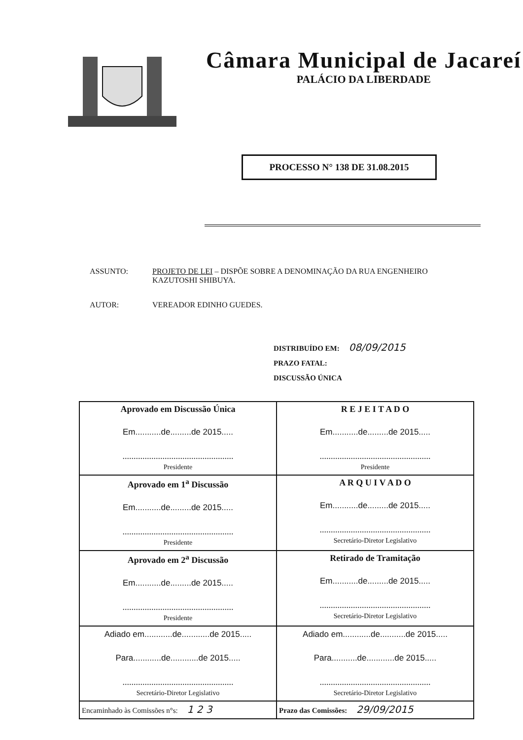Câmara Municipal de Jacareí
PALÁCIO DA LIBERDADE
PROCESSO N° 138 DE 31.08.2015
| ASSUNTO: | PROJETO DE LEI – DISPÕE SOBRE A DENOMINAÇÃO DA RUA ENGENHEIRO KAZUTOSHI SHIBUYA. |
| AUTOR: | VEREADOR EDINHO GUEDES. |
DISTRIBUÍDO EM: 08/09/2015
PRAZO FATAL:
DISCUSSÃO ÚNICA
| Aprovado em Discussão Única Em...........de.........de 2015..... .................................................. Presidente | R E J E I T A D O Em...........de.........de 2015..... .................................................. Presidente |
| Aprovado em 1<sup>a</sup> Discussão Em...........de.........de 2015..... .................................................. Presidente | A R Q U I V A D O Em...........de.........de 2015..... .................................................. Secretário-Diretor Legislativo |
| Aprovado em 2<sup>a</sup> Discussão Em...........de.........de 2015..... .................................................. Presidente | Retirado de Tramitação Em...........de.........de 2015..... .................................................. Secretário-Diretor Legislativo |
| Adiado em............de............de 2015..... Para............de............de 2015..... .................................................. Secretário-Diretor Legislativo | Adiado em............de...........de 2015..... Para...........de............de 2015..... .................................................. Secretário-Diretor Legislativo |
| Encaminhado às Comissões n°s: 1 2 3 | Prazo das Comissões: 29/09/2015 |